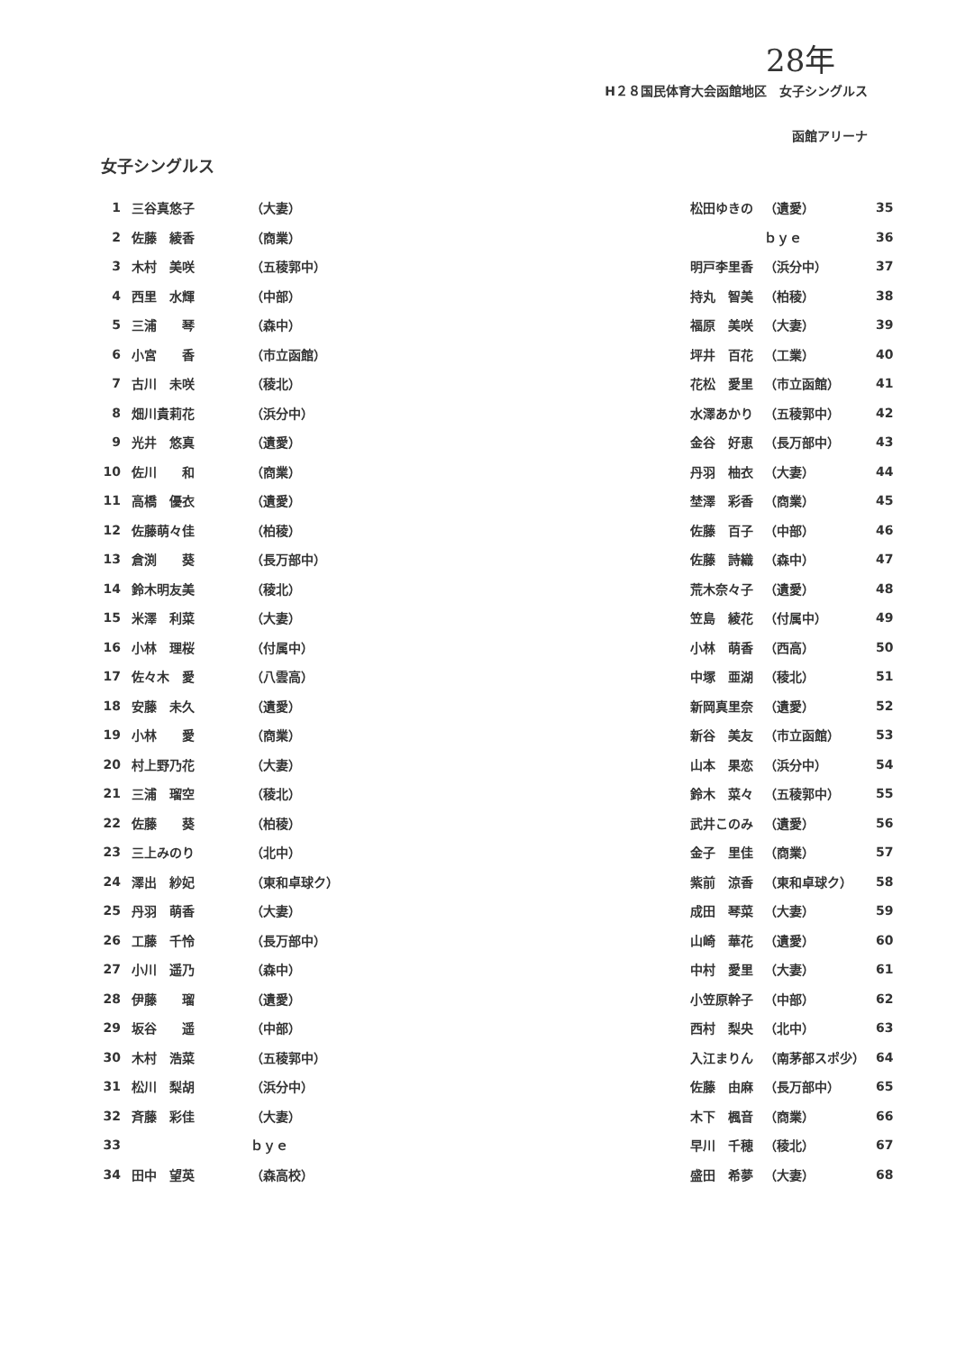28年
H２８国民体育大会函館地区　女子シングルス
函館アリーナ
女子シングルス
| 1 | 三谷真悠子 | （大妻） |
| 2 | 佐藤 綾香 | （商業） |
| 3 | 木村 美咲 | （五稜郭中） |
| 4 | 西里 水輝 | （中部） |
| 5 | 三浦 琴 | （森中） |
| 6 | 小宮 香 | （市立函館） |
| 7 | 古川 未咲 | （稜北） |
| 8 | 畑川貴莉花 | （浜分中） |
| 9 | 光井 悠真 | （遺愛） |
| 10 | 佐川 和 | （商業） |
| 11 | 高橋 優衣 | （遺愛） |
| 12 | 佐藤萌々佳 | （柏稜） |
| 13 | 倉渕 葵 | （長万部中） |
| 14 | 鈴木明友美 | （稜北） |
| 15 | 米澤 利菜 | （大妻） |
| 16 | 小林 理桜 | （付属中） |
| 17 | 佐々木 愛 | （八雲高） |
| 18 | 安藤 未久 | （遺愛） |
| 19 | 小林 愛 | （商業） |
| 20 | 村上野乃花 | （大妻） |
| 21 | 三浦 瑠空 | （稜北） |
| 22 | 佐藤 葵 | （柏稜） |
| 23 | 三上みのり | （北中） |
| 24 | 澤出 紗妃 | （東和卓球ク） |
| 25 | 丹羽 萌香 | （大妻） |
| 26 | 工藤 千怜 | （長万部中） |
| 27 | 小川 遥乃 | （森中） |
| 28 | 伊藤 瑠 | （遺愛） |
| 29 | 坂谷 遥 | （中部） |
| 30 | 木村 浩菜 | （五稜郭中） |
| 31 | 松川 梨胡 | （浜分中） |
| 32 | 斉藤 彩佳 | （大妻） |
| 33 | | ｂｙｅ |
| 34 | 田中 望英 | （森高校） |
| 松田ゆきの | （遺愛） | 35 |
| | ｂｙｅ | 36 |
| 明戸李里香 | （浜分中） | 37 |
| 持丸 智美 | （柏稜） | 38 |
| 福原 美咲 | （大妻） | 39 |
| 坪井 百花 | （工業） | 40 |
| 花松 愛里 | （市立函館） | 41 |
| 水澤あかり | （五稜郭中） | 42 |
| 金谷 好恵 | （長万部中） | 43 |
| 丹羽 柚衣 | （大妻） | 44 |
| 埜澤 彩香 | （商業） | 45 |
| 佐藤 百子 | （中部） | 46 |
| 佐藤 詩織 | （森中） | 47 |
| 荒木奈々子 | （遺愛） | 48 |
| 笠島 綾花 | （付属中） | 49 |
| 小林 萌香 | （西高） | 50 |
| 中塚 亜湖 | （稜北） | 51 |
| 新岡真里奈 | （遺愛） | 52 |
| 新谷 美友 | （市立函館） | 53 |
| 山本 果恋 | （浜分中） | 54 |
| 鈴木 菜々 | （五稜郭中） | 55 |
| 武井このみ | （遺愛） | 56 |
| 金子 里佳 | （商業） | 57 |
| 紫前 涼香 | （東和卓球ク） | 58 |
| 成田 琴菜 | （大妻） | 59 |
| 山崎 華花 | （遺愛） | 60 |
| 中村 愛里 | （大妻） | 61 |
| 小笠原幹子 | （中部） | 62 |
| 西村 梨央 | （北中） | 63 |
| 入江まりん | （南茅部スポ少） | 64 |
| 佐藤 由麻 | （長万部中） | 65 |
| 木下 楓音 | （商業） | 66 |
| 早川 千穂 | （稜北） | 67 |
| 盛田 希夢 | （大妻） | 68 |